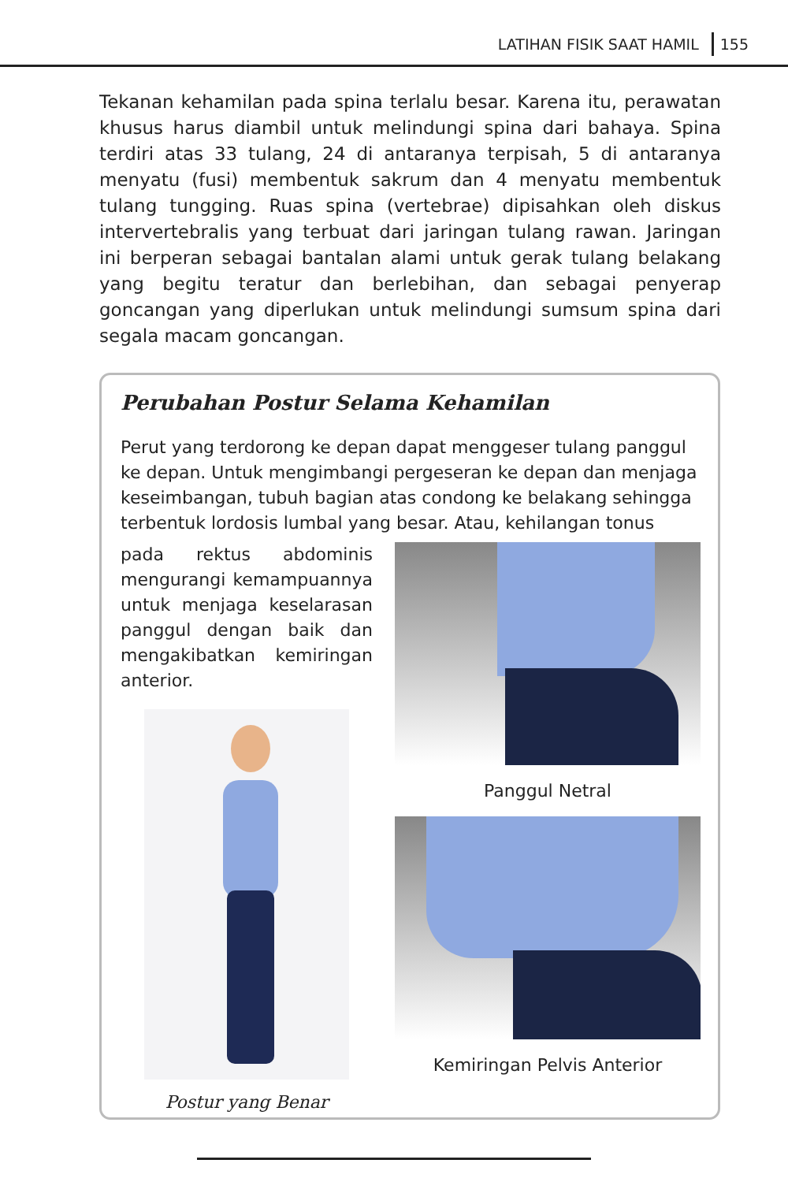LATIHAN FISIK SAAT HAMIL 155
Tekanan kehamilan pada spina terlalu besar. Karena itu, perawatan khusus harus diambil untuk melindungi spina dari bahaya. Spina terdiri atas 33 tulang, 24 di antaranya terpisah, 5 di antaranya menyatu (fusi) membentuk sakrum dan 4 menyatu membentuk tulang tungging. Ruas spina (vertebrae) dipisahkan oleh diskus intervertebralis yang terbuat dari jaringan tulang rawan. Jaringan ini berperan sebagai bantalan alami untuk gerak tulang belakang yang begitu teratur dan berlebihan, dan sebagai penyerap goncangan yang diperlukan untuk melindungi sumsum spina dari segala macam goncangan.
Perubahan Postur Selama Kehamilan
Perut yang terdorong ke depan dapat menggeser tulang panggul ke depan. Untuk mengimbangi pergeseran ke depan dan menjaga keseimbangan, tubuh bagian atas condong ke belakang sehingga terbentuk lordosis lumbal yang besar. Atau, kehilangan tonus
pada rektus abdominis mengurangi kemampuannya untuk menjaga keselarasan panggul dengan baik dan mengakibatkan kemiringan anterior.
Postur yang Benar
Panggul Netral
Kemiringan Pelvis Anterior